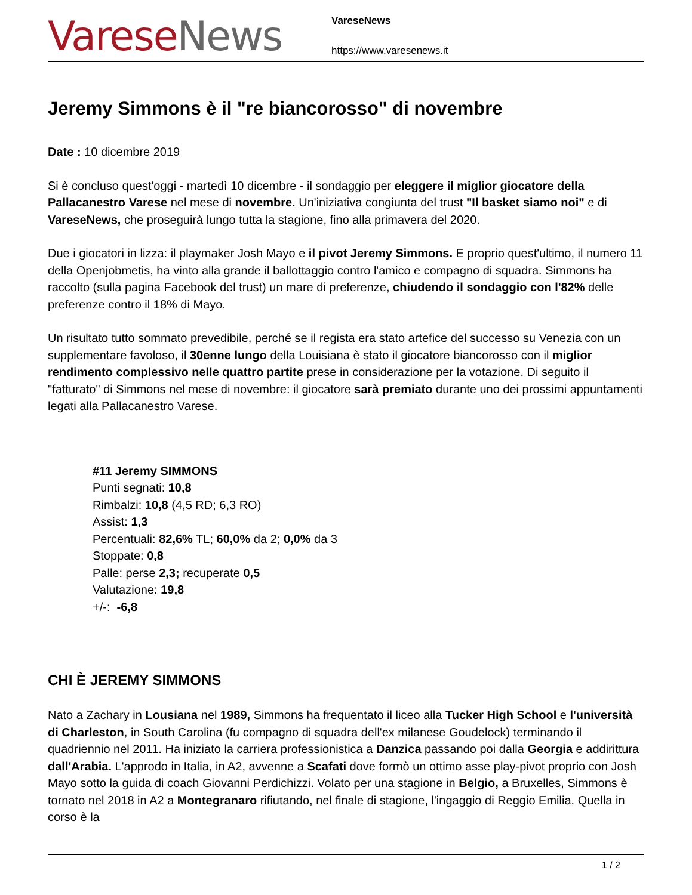Varese News
VareseNews
https://www.varesenews.it
Jeremy Simmons è il "re biancorosso" di novembre
Date : 10 dicembre 2019
Si è concluso quest'oggi - martedì 10 dicembre - il sondaggio per eleggere il miglior giocatore della Pallacanestro Varese nel mese di novembre. Un'iniziativa congiunta del trust "Il basket siamo noi" e di VareseNews, che proseguirà lungo tutta la stagione, fino alla primavera del 2020.
Due i giocatori in lizza: il playmaker Josh Mayo e il pivot Jeremy Simmons. E proprio quest'ultimo, il numero 11 della Openjobmetis, ha vinto alla grande il ballottaggio contro l'amico e compagno di squadra. Simmons ha raccolto (sulla pagina Facebook del trust) un mare di preferenze, chiudendo il sondaggio con l'82% delle preferenze contro il 18% di Mayo.
Un risultato tutto sommato prevedibile, perché se il regista era stato artefice del successo su Venezia con un supplementare favoloso, il 30enne lungo della Louisiana è stato il giocatore biancorosso con il miglior rendimento complessivo nelle quattro partite prese in considerazione per la votazione. Di seguito il "fatturato" di Simmons nel mese di novembre: il giocatore sarà premiato durante uno dei prossimi appuntamenti legati alla Pallacanestro Varese.
#11 Jeremy SIMMONS
Punti segnati: 10,8
Rimbalzi: 10,8 (4,5 RD; 6,3 RO)
Assist: 1,3
Percentuali: 82,6% TL; 60,0% da 2; 0,0% da 3
Stoppate: 0,8
Palle: perse 2,3; recuperate 0,5
Valutazione: 19,8
+/-: -6,8
CHI È JEREMY SIMMONS
Nato a Zachary in Lousiana nel 1989, Simmons ha frequentato il liceo alla Tucker High School e l'università di Charleston, in South Carolina (fu compagno di squadra dell'ex milanese Goudelock) terminando il quadriennio nel 2011. Ha iniziato la carriera professionistica a Danzica passando poi dalla Georgia e addirittura dall'Arabia. L'approdo in Italia, in A2, avvenne a Scafati dove formò un ottimo asse play-pivot proprio con Josh Mayo sotto la guida di coach Giovanni Perdichizzi. Volato per una stagione in Belgio, a Bruxelles, Simmons è tornato nel 2018 in A2 a Montegranaro rifiutando, nel finale di stagione, l'ingaggio di Reggio Emilia. Quella in corso è la
1 / 2